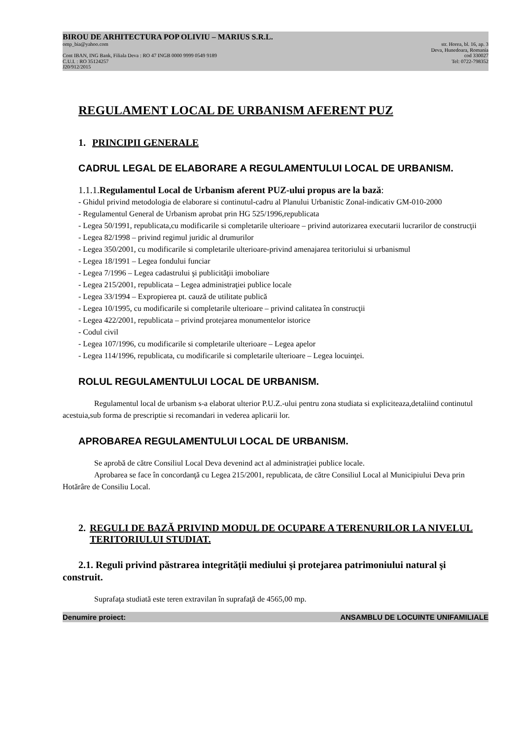BIROU DE ARHITECTURA POP OLIVIU – MARIUS S.R.L.
omp_bia@yahoo.com str. Horea, bl. 16, ap. 3
Deva, Hunedoara, Romania
Cont IBAN, ING Bank, Filiala Deva : RO 47 INGB 0000 9999 0549 9189 cod 330027
C.U.I. : RO 35124257 Tel: 0722-798352
J20/912/2015
REGULAMENT LOCAL DE URBANISM AFERENT PUZ
1. PRINCIPII GENERALE
CADRUL LEGAL DE ELABORARE A REGULAMENTULUI LOCAL DE URBANISM.
1.1.1.Regulamentul Local de Urbanism aferent PUZ-ului propus are la bază:
- Ghidul privind metodologia de elaborare si continutul-cadru al Planului Urbanistic Zonal-indicativ GM-010-2000
- Regulamentul General de Urbanism aprobat prin HG 525/1996,republicata
- Legea 50/1991, republicata,cu modificarile si completarile ulterioare – privind autorizarea executarii lucrarilor de construcţii
- Legea 82/1998 – privind regimul juridic al drumurilor
- Legea 350/2001, cu modificarile si completarile ulterioare-privind amenajarea teritoriului si urbanismul
- Legea 18/1991 – Legea fondului funciar
- Legea 7/1996 – Legea cadastrului şi publicităţii imoboliare
- Legea 215/2001, republicata – Legea administraţiei publice locale
- Legea 33/1994 – Expropierea pt. cauză de utilitate publică
- Legea 10/1995, cu modificarile si completarile ulterioare – privind calitatea în construcţii
- Legea 422/2001, republicata – privind protejarea monumentelor istorice
- Codul civil
- Legea 107/1996, cu modificarile si completarile ulterioare – Legea apelor
- Legea 114/1996, republicata, cu modificarile si completarile ulterioare – Legea locuinţei.
ROLUL REGULAMENTULUI LOCAL DE URBANISM.
Regulamentul local de urbanism s-a elaborat ulterior P.U.Z.-ului pentru zona studiata si expliciteaza,detaliind continutul acestuia,sub forma de prescriptie si recomandari in vederea aplicarii lor.
APROBAREA REGULAMENTULUI LOCAL DE URBANISM.
Se aprobă de către Consiliul Local Deva devenind act al administraţiei publice locale.
Aprobarea se face în concordanţă cu Legea 215/2001, republicata, de către Consiliul Local al Municipiului Deva prin Hotărâre de Consiliu Local.
2. REGULI DE BAZĂ PRIVIND MODUL DE OCUPARE A TERENURILOR LA NIVELUL TERITORIULUI STUDIAT.
2.1. Reguli privind păstrarea integrităţii mediului şi protejarea patrimoniului natural şi construit.
Suprafaţa studiată este teren extravilan în suprafaţă de 4565,00 mp.
Denumire proiect: ANSAMBLU DE LOCUINTE UNIFAMILIALE